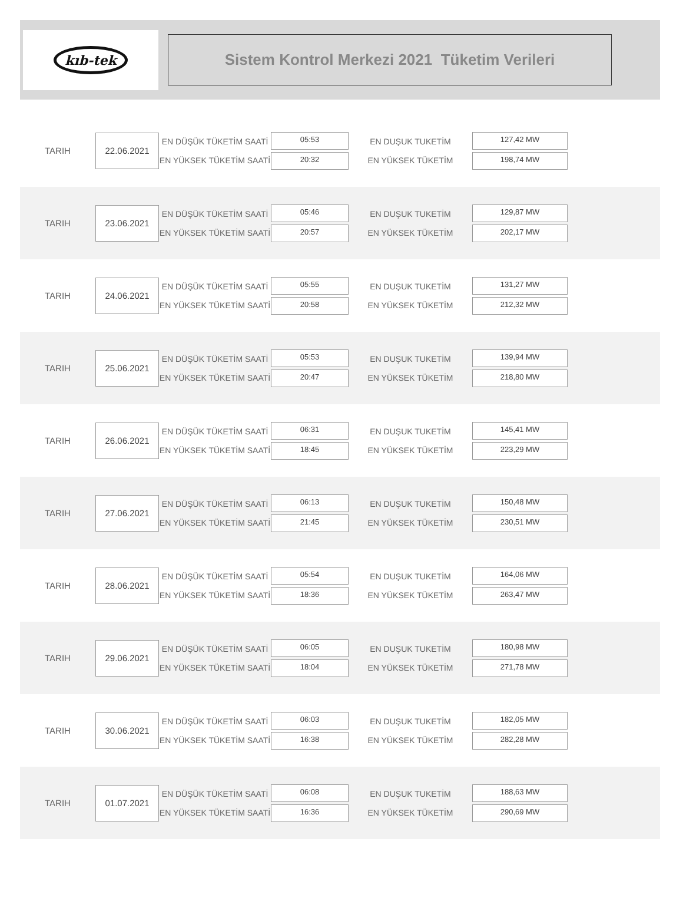kıb-tek
Sistem Kontrol Merkezi 2021 Tüketim Verileri
TARIH
22.06.2021
EN DÜŞÜK TÜKETİM SAATİ
EN YÜKSEK TÜKETİM SAATİ
05:53
20:32
EN DUŞUK TUKETİM
EN YÜKSEK TÜKETİM
127,42 MW
198,74 MW
TARIH
23.06.2021
EN DÜŞÜK TÜKETİM SAATİ
EN YÜKSEK TÜKETİM SAATİ
05:46
20:57
EN DUŞUK TUKETİM
EN YÜKSEK TÜKETİM
129,87 MW
202,17 MW
TARIH
24.06.2021
EN DÜŞÜK TÜKETİM SAATİ
EN YÜKSEK TÜKETİM SAATİ
05:55
20:58
EN DUŞUK TUKETİM
EN YÜKSEK TÜKETİM
131,27 MW
212,32 MW
TARIH
25.06.2021
EN DÜŞÜK TÜKETİM SAATİ
EN YÜKSEK TÜKETİM SAATİ
05:53
20:47
EN DUŞUK TUKETİM
EN YÜKSEK TÜKETİM
139,94 MW
218,80 MW
TARIH
26.06.2021
EN DÜŞÜK TÜKETİM SAATİ
EN YÜKSEK TÜKETİM SAATİ
06:31
18:45
EN DUŞUK TUKETİM
EN YÜKSEK TÜKETİM
145,41 MW
223,29 MW
TARIH
27.06.2021
EN DÜŞÜK TÜKETİM SAATİ
EN YÜKSEK TÜKETİM SAATİ
06:13
21:45
EN DUŞUK TUKETİM
EN YÜKSEK TÜKETİM
150,48 MW
230,51 MW
TARIH
28.06.2021
EN DÜŞÜK TÜKETİM SAATİ
EN YÜKSEK TÜKETİM SAATİ
05:54
18:36
EN DUŞUK TUKETİM
EN YÜKSEK TÜKETİM
164,06 MW
263,47 MW
TARIH
29.06.2021
EN DÜŞÜK TÜKETİM SAATİ
EN YÜKSEK TÜKETİM SAATİ
06:05
18:04
EN DUŞUK TUKETİM
EN YÜKSEK TÜKETİM
180,98 MW
271,78 MW
TARIH
30.06.2021
EN DÜŞÜK TÜKETİM SAATİ
EN YÜKSEK TÜKETİM SAATİ
06:03
16:38
EN DUŞUK TUKETİM
EN YÜKSEK TÜKETİM
182,05 MW
282,28 MW
TARIH
01.07.2021
EN DÜŞÜK TÜKETİM SAATİ
EN YÜKSEK TÜKETİM SAATİ
06:08
16:36
EN DUŞUK TUKETİM
EN YÜKSEK TÜKETİM
188,63 MW
290,69 MW